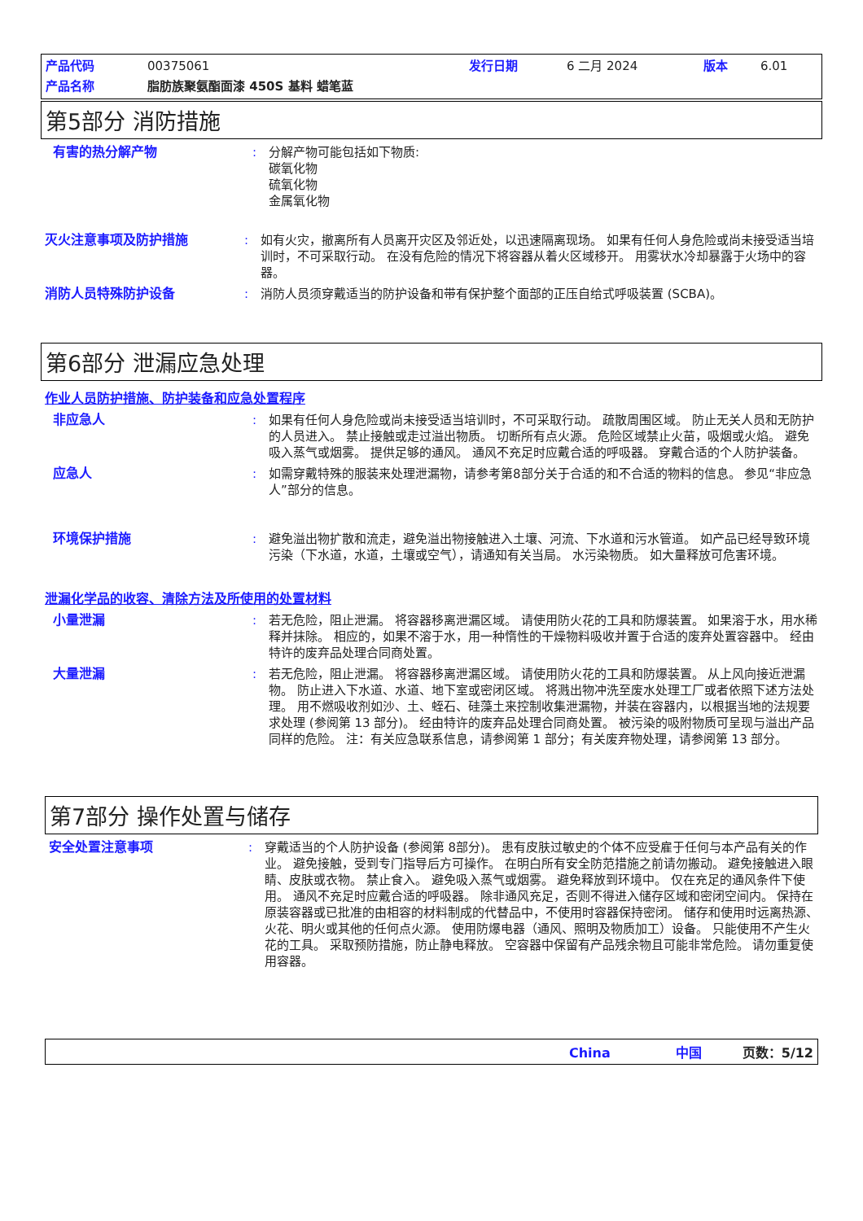产品代码 00375061 发行日期 6 二月 2024 版本 6.01
产品名称 脂肪族聚氨酯面漆 450S 基料 蜡笔蓝
第5部分 消防措施
有害的热分解产物 : 分解产物可能包括如下物质:
碳氧化物
硫氧化物
金属氧化物
灭火注意事项及防护措施 : 如有火灾，撤离所有人员离开灾区及邻近处，以迅速隔离现场。 如果有任何人身危险或尚未接受适当培训时，不可采取行动。 在没有危险的情况下将容器从着火区域移开。 用雾状水冷却暴露于火场中的容器。
消防人员特殊防护设备 : 消防人员须穿戴适当的防护设备和带有保护整个面部的正压自给式呼吸装置 (SCBA)。
第6部分 泄漏应急处理
作业人员防护措施、防护装备和应急处置程序
非应急人 : 如果有任何人身危险或尚未接受适当培训时，不可采取行动。 疏散周围区域。 防止无关人员和无防护的人员进入。 禁止接触或走过溢出物质。 切断所有点火源。 危险区域禁止火苗，吸烟或火焰。 避免吸入蒸气或烟雾。 提供足够的通风。 通风不充足时应戴合适的呼吸器。 穿戴合适的个人防护装备。
应急人 : 如需穿戴特殊的服装来处理泄漏物，请参考第8部分关于合适的和不合适的物料的信息。 参见“非应急人”部分的信息。
环境保护措施 : 避免溢出物扩散和流走，避免溢出物接触进入土壤、河流、下水道和污水管道。 如产品已经导致环境污染（下水道，水道，土壤或空气），请通知有关当局。 水污染物质。 如大量释放可危害环境。
泄漏化学品的收容、清除方法及所使用的处置材料
小量泄漏 : 若无危险，阻止泄漏。 将容器移离泄漏区域。 请使用防火花的工具和防爆装置。 如果溶于水，用水稀释并抹除。 相应的，如果不溶于水，用一种惰性的干燥物料吸收并置于合适的废弃处置容器中。 经由特许的废弃品处理合同商处置。
大量泄漏 : 若无危险，阻止泄漏。 将容器移离泄漏区域。 请使用防火花的工具和防爆装置。 从上风向接近泄漏物。 防止进入下水道、水道、地下室或密闭区域。 将溅出物冲洗至废水处理工厂或者依照下述方法处理。 用不燃吸收剂如沙、土、蛭石、硅藻土来控制收集泄漏物，并装在容器内，以根据当地的法规要求处理 (参阅第 13 部分)。 经由特许的废弃品处理合同商处置。 被污染的吸附物质可呈现与溢出产品同样的危险。 注：有关应急联系信息，请参阅第 1 部分；有关废弃物处理，请参阅第 13 部分。
第7部分 操作处置与储存
安全处置注意事项 : 穿戴适当的个人防护设备 (参阅第 8部分)。 患有皮肤过敏史的个体不应受雇于任何与本产品有关的作业。 避免接触，受到专门指导后方可操作。 在明白所有安全防范措施之前请勿搬动。 避免接触进入眼睛、皮肤或衣物。 禁止食入。 避免吸入蒸气或烟雾。 避免释放到环境中。 仅在充足的通风条件下使用。 通风不充足时应戴合适的呼吸器。 除非通风充足，否则不得进入储存区域和密闭空间内。 保持在原装容器或已批准的由相容的材料制成的代替品中，不使用时容器保持密闭。 储存和使用时远离热源、火花、明火或其他的任何点火源。 使用防爆电器（通风、照明及物质加工）设备。 只能使用不产生火花的工具。 采取预防措施，防止静电释放。 空容器中保留有产品残余物且可能非常危险。 请勿重复使用容器。
China 中国 页数：5/12